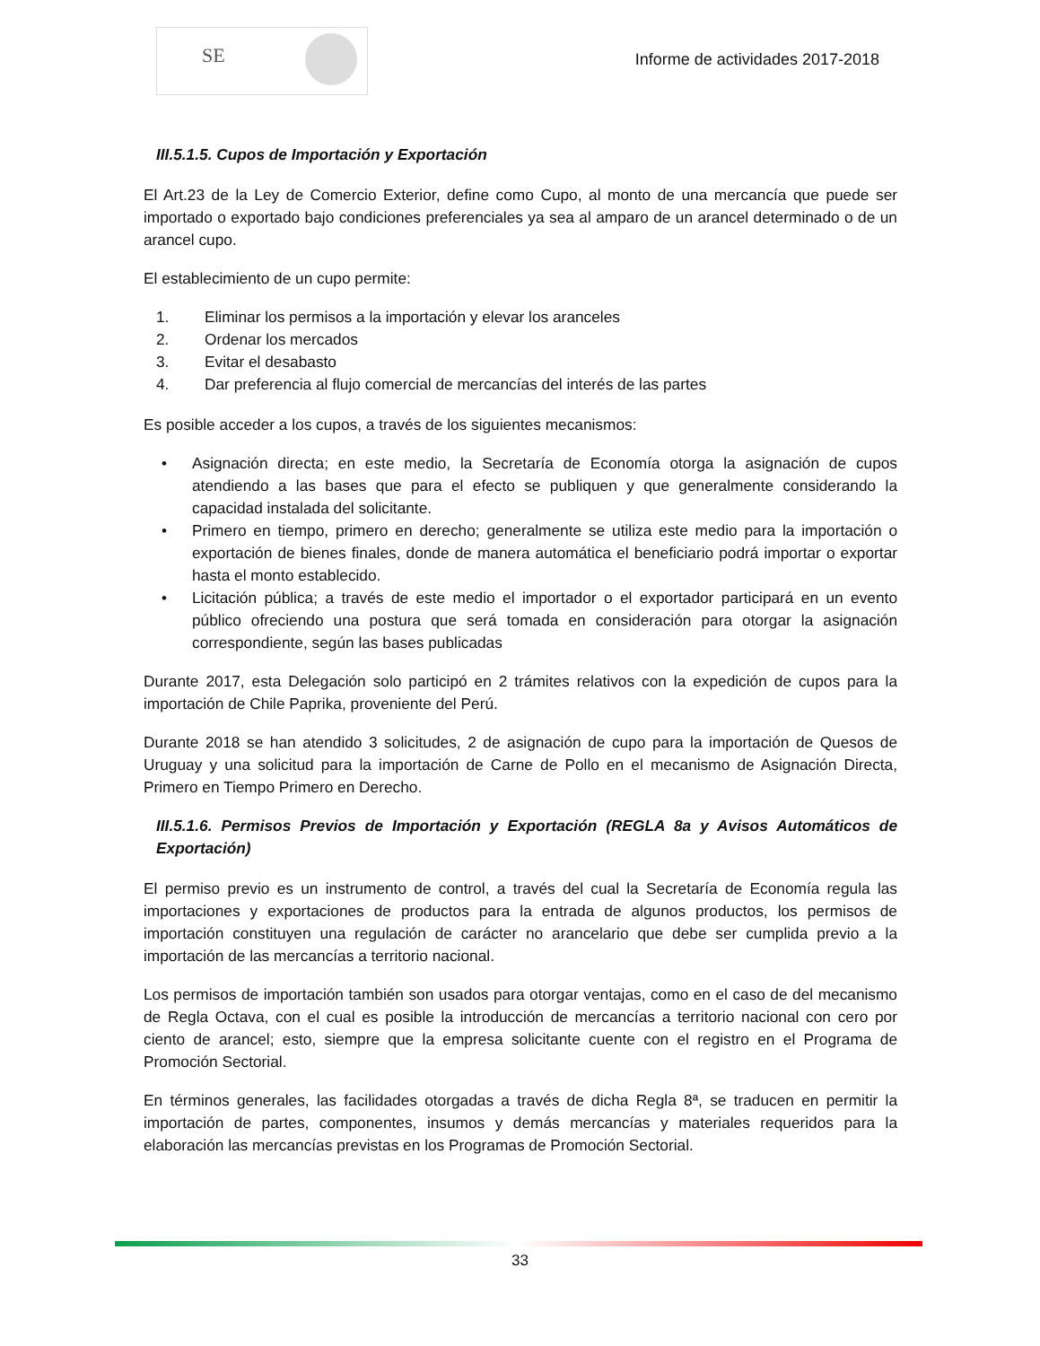SE
Informe de actividades 2017-2018
III.5.1.5. Cupos de Importación y Exportación
El Art.23 de la Ley de Comercio Exterior, define como Cupo, al monto de una mercancía que puede ser importado o exportado bajo condiciones preferenciales ya sea al amparo de un arancel determinado o de un arancel cupo.
El establecimiento de un cupo permite:
1. Eliminar los permisos a la importación y elevar los aranceles
2. Ordenar los mercados
3. Evitar el desabasto
4. Dar preferencia al flujo comercial de mercancías del interés de las partes
Es posible acceder a los cupos, a través de los siguientes mecanismos:
• Asignación directa; en este medio, la Secretaría de Economía otorga la asignación de cupos atendiendo a las bases que para el efecto se publiquen y que generalmente considerando la capacidad instalada del solicitante.
• Primero en tiempo, primero en derecho; generalmente se utiliza este medio para la importación o exportación de bienes finales, donde de manera automática el beneficiario podrá importar o exportar hasta el monto establecido.
• Licitación pública; a través de este medio el importador o el exportador participará en un evento público ofreciendo una postura que será tomada en consideración para otorgar la asignación correspondiente, según las bases publicadas
Durante 2017, esta Delegación solo participó en 2 trámites relativos con la expedición de cupos para la importación de Chile Paprika, proveniente del Perú.
Durante 2018 se han atendido 3 solicitudes, 2 de asignación de cupo para la importación de Quesos de Uruguay y una solicitud para la importación de Carne de Pollo en el mecanismo de Asignación Directa, Primero en Tiempo Primero en Derecho.
III.5.1.6. Permisos Previos de Importación y Exportación (REGLA 8a y Avisos Automáticos de Exportación)
El permiso previo es un instrumento de control, a través del cual la Secretaría de Economía regula las importaciones y exportaciones de productos para la entrada de algunos productos, los permisos de importación constituyen una regulación de carácter no arancelario que debe ser cumplida previo a la importación de las mercancías a territorio nacional.
Los permisos de importación también son usados para otorgar ventajas, como en el caso de del mecanismo de Regla Octava, con el cual es posible la introducción de mercancías a territorio nacional con cero por ciento de arancel; esto, siempre que la empresa solicitante cuente con el registro en el Programa de Promoción Sectorial.
En términos generales, las facilidades otorgadas a través de dicha Regla 8ª, se traducen en permitir la importación de partes, componentes, insumos y demás mercancías y materiales requeridos para la elaboración las mercancías previstas en los Programas de Promoción Sectorial.
33